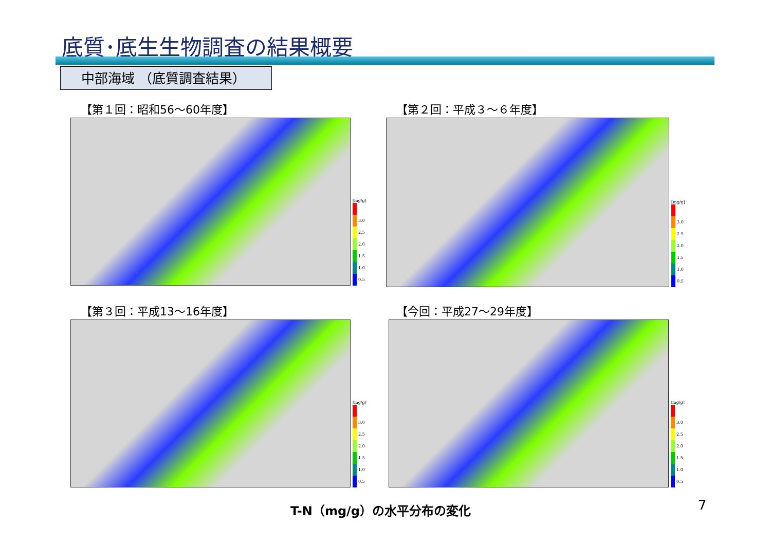底質･底生生物調査の結果概要
中部海域 （底質調査結果）
【第１回：昭和56～60年度】
[mg/g]
3.0
2.5
2.0
1.5
1.0
0.5
【第２回：平成３～６年度】
[mg/g]
3.0
2.5
2.0
1.5
1.0
0.5
【第３回：平成13～16年度】
[mg/g]
3.0
2.5
2.0
1.5
1.0
0.5
【今回：平成27～29年度】
[mg/g]
3.0
2.5
2.0
1.5
1.0
0.5
T-N（mg/g）の水平分布の変化 7